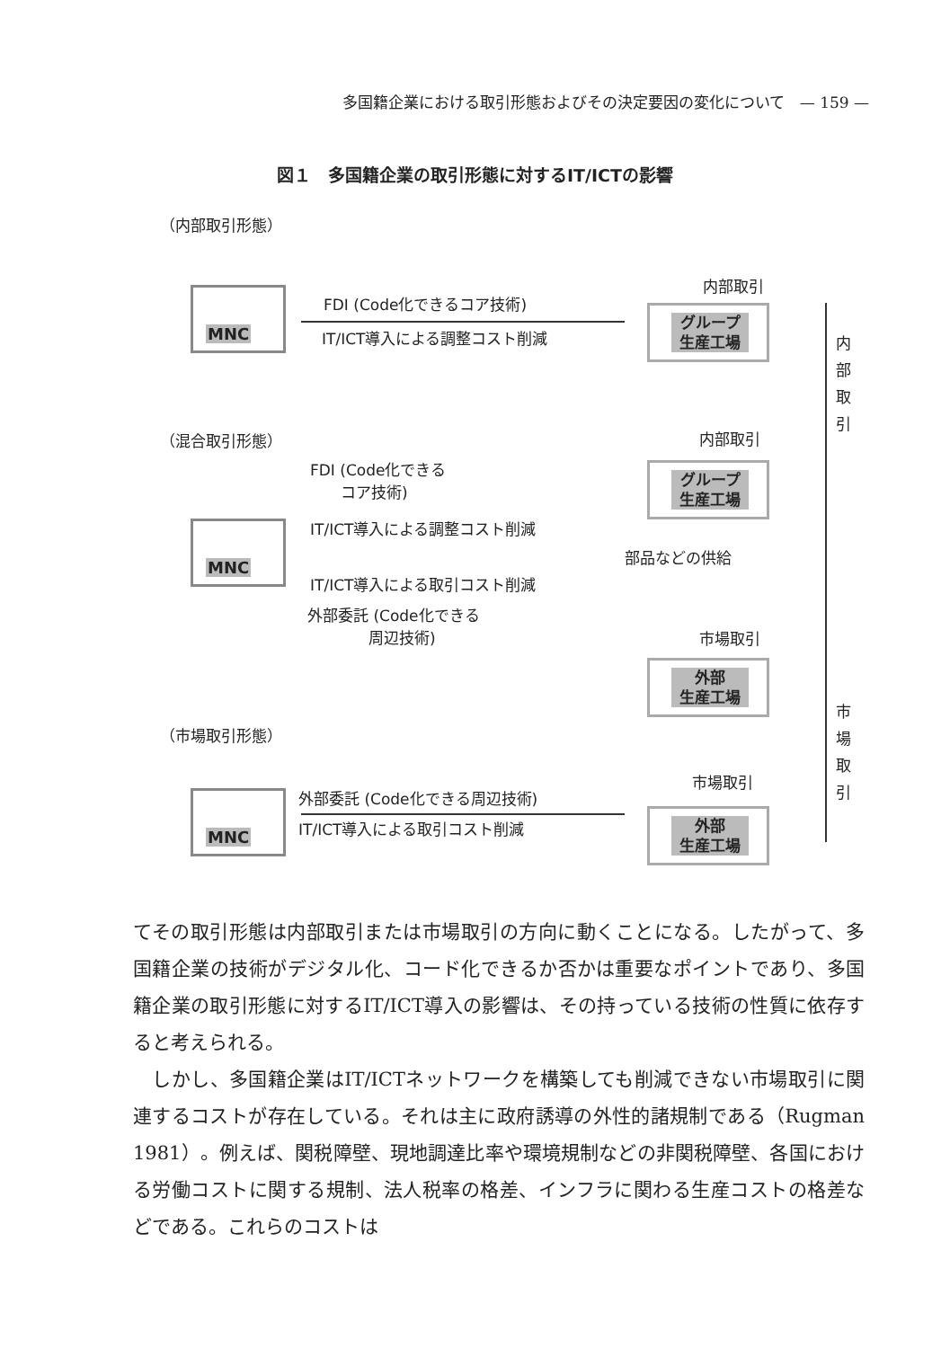多国籍企業における取引形態およびその決定要因の変化について　— 159 —
図１　多国籍企業の取引形態に対するIT/ICTの影響
（内部取引形態）
MNC FDI (Code化できるコア技術)
IT/ICT導入による調整コスト削減
内部取引
グループ
生産工場
内
部
取
引
（混合取引形態）
FDI (Code化できる
　　コア技術)
内部取引
グループ
生産工場
IT/ICT導入による調整コスト削減
MNC
部品などの供給
IT/ICT導入による取引コスト削減
外部委託 (Code化できる
　　　　周辺技術)
市場取引
外部
生産工場
（市場取引形態）
市
場
取
引
市場取引
外部委託 (Code化できる周辺技術)
IT/ICT導入による取引コスト削減
MNC
外部
生産工場
てその取引形態は内部取引または市場取引の方向に動くことになる。したがって、多国籍企業の技術がデジタル化、コード化できるか否かは重要なポイントであり、多国籍企業の取引形態に対するIT/ICT導入の影響は、その持っている技術の性質に依存すると考えられる。
　しかし、多国籍企業はIT/ICTネットワークを構築しても削減できない市場取引に関連するコストが存在している。それは主に政府誘導の外性的諸規制である（Rugman 1981）。例えば、関税障壁、現地調達比率や環境規制などの非関税障壁、各国における労働コストに関する規制、法人税率の格差、インフラに関わる生産コストの格差などである。これらのコストは